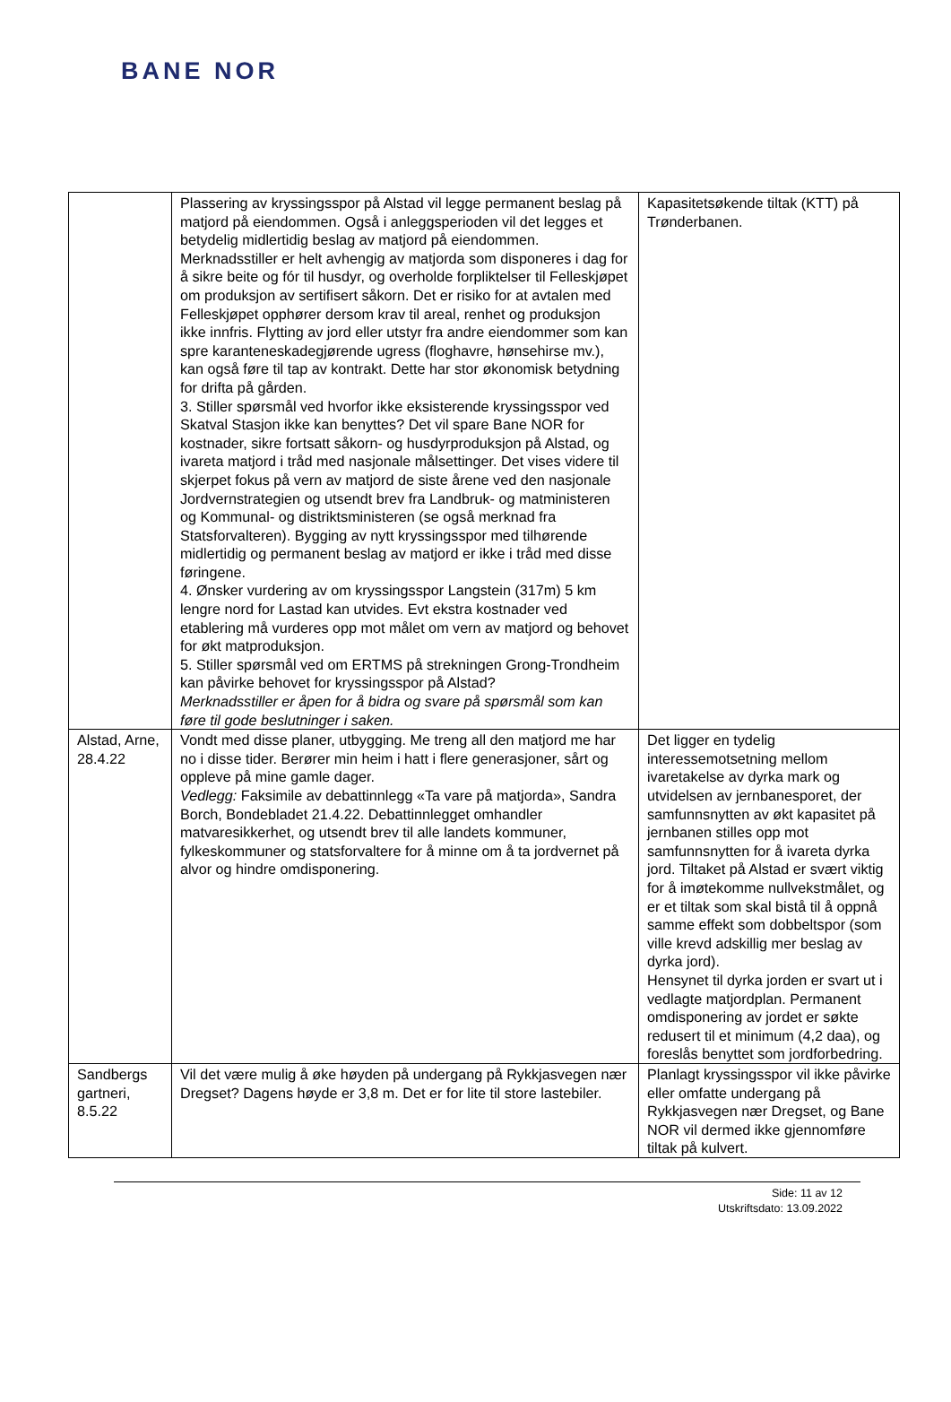BANE NOR
| | Plassering av kryssingsspor på Alstad vil legge permanent beslag på matjord på eiendommen. Også i anleggsperioden vil det legges et betydelig midlertidig beslag av matjord på eiendommen. Merknadsstiller er helt avhengig av matjorda som disponeres i dag for å sikre beite og fór til husdyr, og overholde forpliktelser til Felleskjøpet om produksjon av sertifisert såkorn. Det er risiko for at avtalen med Felleskjøpet opphører dersom krav til areal, renhet og produksjon ikke innfris. Flytting av jord eller utstyr fra andre eiendommer som kan spre karanteneskadegjørende ugress (floghavre, hønsehirse mv.), kan også føre til tap av kontrakt. Dette har stor økonomisk betydning for drifta på gården. 3. Stiller spørsmål ved hvorfor ikke eksisterende kryssingsspor ved Skatval Stasjon ikke kan benyttes? Det vil spare Bane NOR for kostnader, sikre fortsatt såkorn- og husdyrproduksjon på Alstad, og ivareta matjord i tråd med nasjonale målsettinger. Det vises videre til skjerpet fokus på vern av matjord de siste årene ved den nasjonale Jordvernstrategien og utsendt brev fra Landbruk- og matministeren og Kommunal- og distriktsministeren (se også merknad fra Statsforvalteren). Bygging av nytt kryssingsspor med tilhørende midlertidig og permanent beslag av matjord er ikke i tråd med disse føringene. 4. Ønsker vurdering av om kryssingsspor Langstein (317m) 5 km lengre nord for Lastad kan utvides. Evt ekstra kostnader ved etablering må vurderes opp mot målet om vern av matjord og behovet for økt matproduksjon. 5. Stiller spørsmål ved om ERTMS på strekningen Grong-Trondheim kan påvirke behovet for kryssingsspor på Alstad? Merknadsstiller er åpen for å bidra og svare på spørsmål som kan føre til gode beslutninger i saken. | Kapasitetsøkende tiltak (KTT) på Trønderbanen. |
| Alstad, Arne, 28.4.22 | Vondt med disse planer, utbygging. Me treng all den matjord me har no i disse tider. Berører min heim i hatt i flere generasjoner, sårt og oppleve på mine gamle dager. Vedlegg: Faksimile av debattinnlegg «Ta vare på matjorda», Sandra Borch, Bondebladet 21.4.22. Debattinnlegget omhandler matvaresikkerhet, og utsendt brev til alle landets kommuner, fylkeskommuner og statsforvaltere for å minne om å ta jordvernet på alvor og hindre omdisponering. | Det ligger en tydelig interessemotsetning mellom ivaretakelse av dyrka mark og utvidelsen av jernbanesporet, der samfunnsnytten av økt kapasitet på jernbanen stilles opp mot samfunnsnytten for å ivareta dyrka jord. Tiltaket på Alstad er svært viktig for å imøtekomme nullvekstmålet, og er et tiltak som skal bistå til å oppnå samme effekt som dobbeltspor (som ville krevd adskillig mer beslag av dyrka jord). Hensynet til dyrka jorden er svart ut i vedlagte matjordplan. Permanent omdisponering av jordet er søkte redusert til et minimum (4,2 daa), og foreslås benyttet som jordforbedring. |
| Sandbergs gartneri, 8.5.22 | Vil det være mulig å øke høyden på undergang på Rykkjasvegen nær Dregset? Dagens høyde er 3,8 m. Det er for lite til store lastebiler. | Planlagt kryssingsspor vil ikke påvirke eller omfatte undergang på Rykkjasvegen nær Dregset, og Bane NOR vil dermed ikke gjennomføre tiltak på kulvert. |
Side: 11 av 12
Utskriftsdato: 13.09.2022